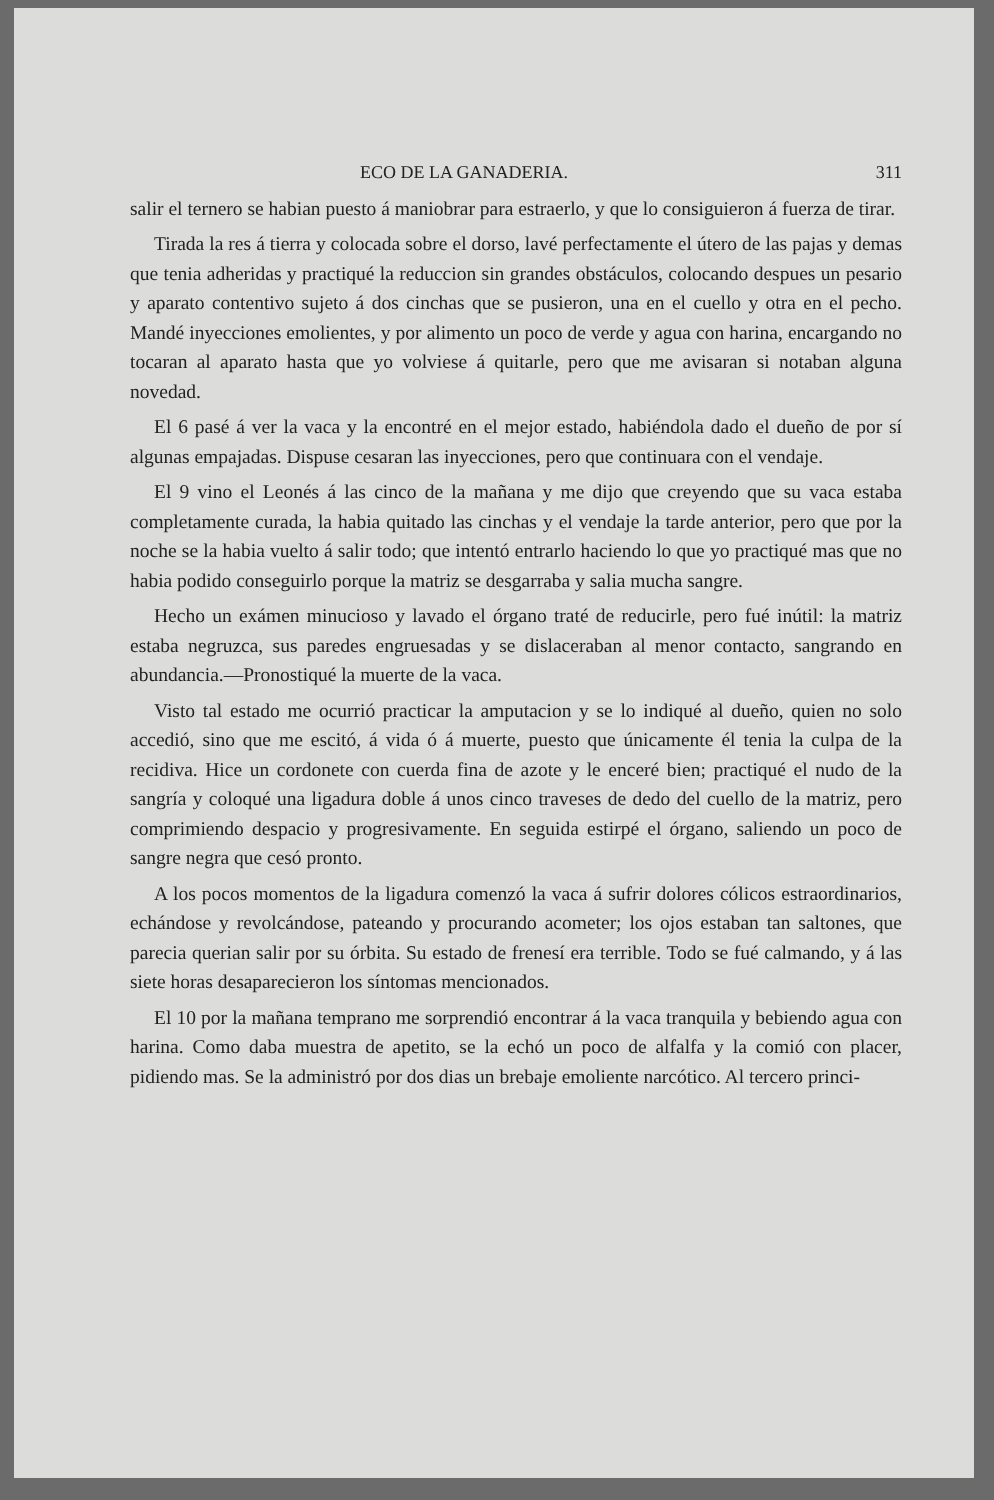ECO DE LA GANADERIA. 311
salir el ternero se habian puesto á maniobrar para estraerlo, y que lo consiguieron á fuerza de tirar.
Tirada la res á tierra y colocada sobre el dorso, lavé perfectamente el útero de las pajas y demas que tenia adheridas y practiqué la reduccion sin grandes obstáculos, colocando despues un pesario y aparato contentivo sujeto á dos cinchas que se pusieron, una en el cuello y otra en el pecho. Mandé inyecciones emolientes, y por alimento un poco de verde y agua con harina, encargando no tocaran al aparato hasta que yo volviese á quitarle, pero que me avisaran si notaban alguna novedad.
El 6 pasé á ver la vaca y la encontré en el mejor estado, habiéndola dado el dueño de por sí algunas empajadas. Dispuse cesaran las inyecciones, pero que continuara con el vendaje.
El 9 vino el Leonés á las cinco de la mañana y me dijo que creyendo que su vaca estaba completamente curada, la habia quitado las cinchas y el vendaje la tarde anterior, pero que por la noche se la habia vuelto á salir todo; que intentó entrarlo haciendo lo que yo practiqué mas que no habia podido conseguirlo porque la matriz se desgarraba y salia mucha sangre.
Hecho un exámen minucioso y lavado el órgano traté de reducirle, pero fué inútil: la matriz estaba negruzca, sus paredes engruesadas y se dislaceraban al menor contacto, sangrando en abundancia.—Pronostiqué la muerte de la vaca.
Visto tal estado me ocurrió practicar la amputacion y se lo indiqué al dueño, quien no solo accedió, sino que me escitó, á vida ó á muerte, puesto que únicamente él tenia la culpa de la recidiva. Hice un cordonete con cuerda fina de azote y le enceré bien; practiqué el nudo de la sangría y coloqué una ligadura doble á unos cinco traveses de dedo del cuello de la matriz, pero comprimiendo despacio y progresivamente. En seguida estirpé el órgano, saliendo un poco de sangre negra que cesó pronto.
A los pocos momentos de la ligadura comenzó la vaca á sufrir dolores cólicos estraordinarios, echándose y revolcándose, pateando y procurando acometer; los ojos estaban tan saltones, que parecia querian salir por su órbita. Su estado de frenesí era terrible. Todo se fué calmando, y á las siete horas desaparecieron los síntomas mencionados.
El 10 por la mañana temprano me sorprendió encontrar á la vaca tranquila y bebiendo agua con harina. Como daba muestra de apetito, se la echó un poco de alfalfa y la comió con placer, pidiendo mas. Se la administró por dos dias un brebaje emoliente narcótico. Al tercero princi-